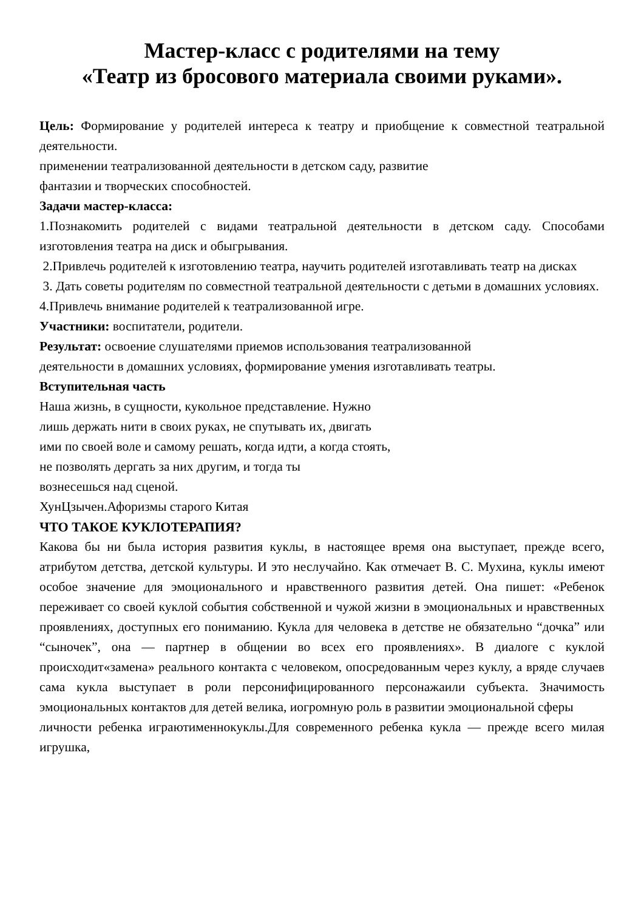Мастер-класс с родителями на тему
«Театр из бросового материала своими руками».
Цель: Формирование у родителей интереса к театру и приобщение к совместной театральной деятельности.
применении театрализованной деятельности в детском саду, развитие
фантазии и творческих способностей.
Задачи мастер-класса:
1.Познакомить родителей с видами театральной деятельности в детском саду. Способами изготовления театра на диск и обыгрывания.
2.Привлечь родителей к изготовлению театра, научить родителей изготавливать театр на дисках
3. Дать советы родителям по совместной театральной деятельности с детьми в домашних условиях.
4.Привлечь внимание родителей к театрализованной игре.
Участники: воспитатели, родители.
Результат: освоение слушателями приемов использования театрализованной
деятельности в домашних условиях, формирование умения изготавливать театры.
Вступительная часть
Наша жизнь, в сущности, кукольное представление. Нужно
лишь держать нити в своих руках, не спутывать их, двигать
ими по своей воле и самому решать, когда идти, а когда стоять,
не позволять дергать за них другим, и тогда ты
вознесешься над сценой.
ХунЦзычен.Афоризмы старого Китая
ЧТО ТАКОЕ КУКЛОТЕРАПИЯ?
Какова бы ни была история развития куклы, в настоящее время она выступает, прежде всего, атрибутом детства, детской культуры. И это неслучайно. Как отмечает В. С. Мухина, куклы имеют особое значение для эмоционального и нравственного развития детей. Она пишет: «Ребенок переживает со своей куклой события собственной и чужой жизни в эмоциональных и нравственных проявлениях, доступных его пониманию. Кукла для человека в детстве не обязательно “дочка” или “сыночек”, она — партнер в общении во всех его проявлениях». В диалоге с куклой происходит«замена» реального контакта с человеком, опосредованным через куклу, а вряде случаев сама кукла выступает в роли персонифицированного персонажаили субъекта. Значимость эмоциональных контактов для детей велика, иогромную роль в развитии эмоциональной сферы
личности ребенка играютименнокуклы.Для современного ребенка кукла — прежде всего милая игрушка,